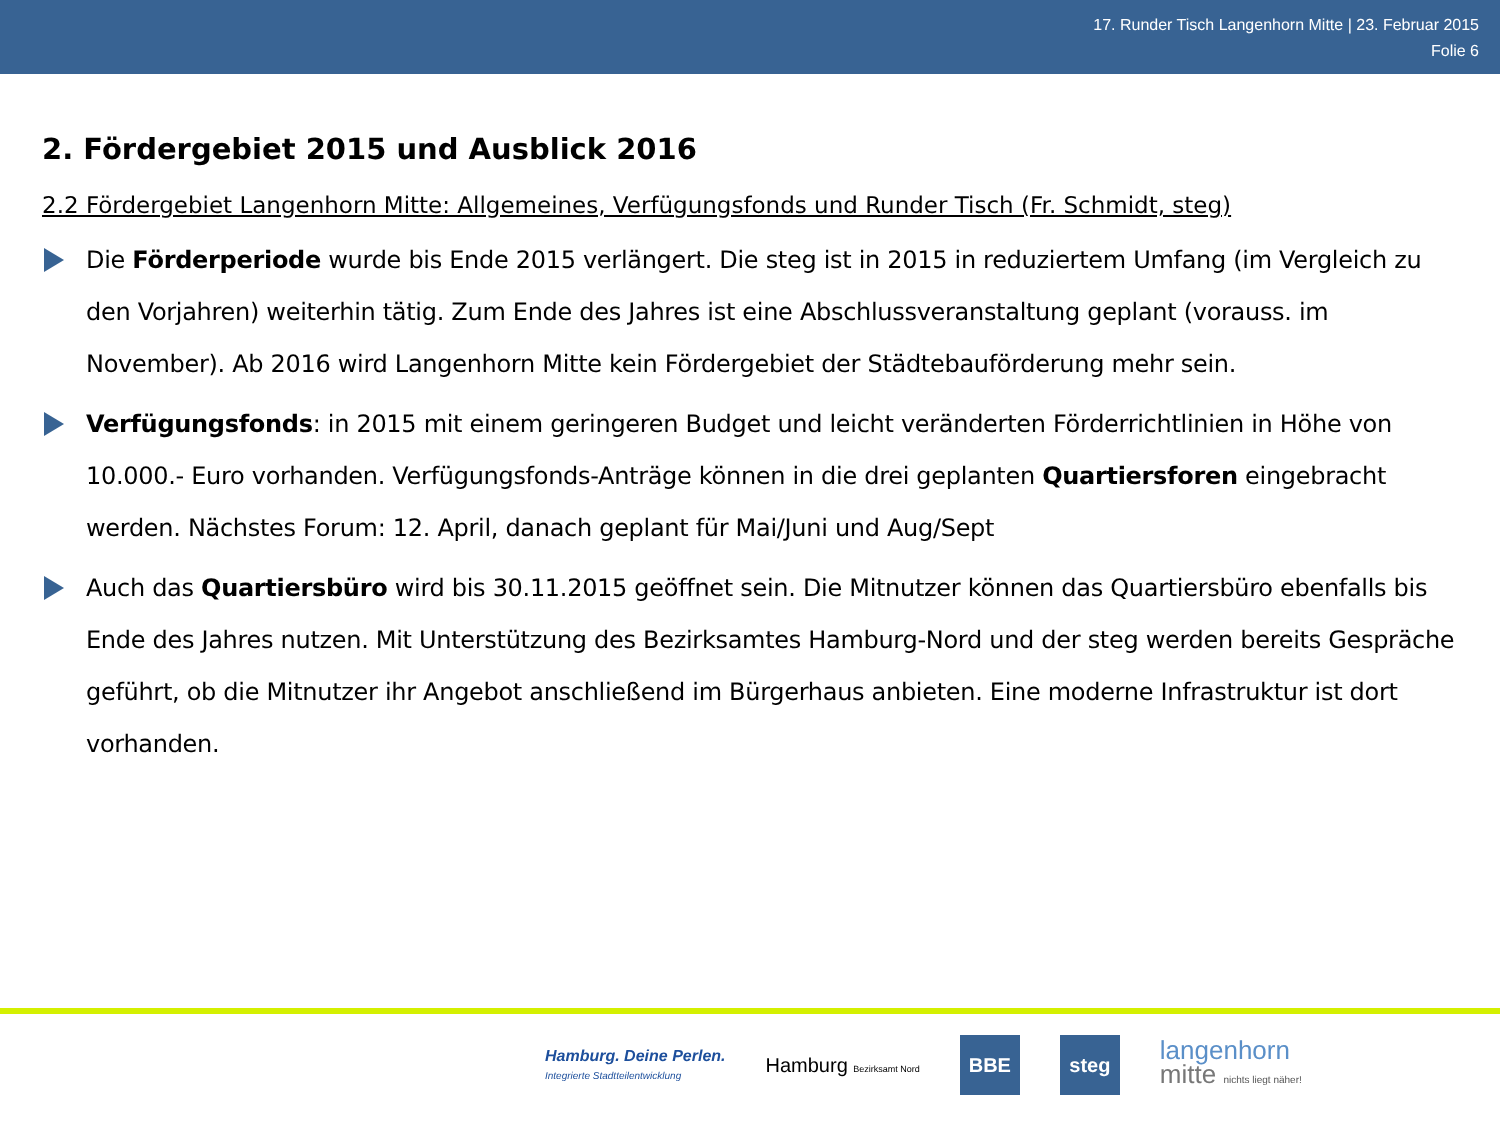17. Runder Tisch Langenhorn Mitte | 23. Februar 2015
Folie 6
2. Fördergebiet 2015 und Ausblick 2016
2.2 Fördergebiet Langenhorn Mitte: Allgemeines, Verfügungsfonds und Runder Tisch (Fr. Schmidt, steg)
Die Förderperiode wurde bis Ende 2015 verlängert. Die steg ist in 2015 in reduziertem Umfang (im Vergleich zu den Vorjahren) weiterhin tätig. Zum Ende des Jahres ist eine Abschlussveranstaltung geplant (vorauss. im November). Ab 2016 wird Langenhorn Mitte kein Fördergebiet der Städtebauförderung mehr sein.
Verfügungsfonds: in 2015 mit einem geringeren Budget und leicht veränderten Förderrichtlinien in Höhe von 10.000.- Euro vorhanden. Verfügungsfonds-Anträge können in die drei geplanten Quartiersforen eingebracht werden. Nächstes Forum: 12. April, danach geplant für Mai/Juni und Aug/Sept
Auch das Quartiersbüro wird bis 30.11.2015 geöffnet sein. Die Mitnutzer können das Quartiersbüro ebenfalls bis Ende des Jahres nutzen. Mit Unterstützung des Bezirksamtes Hamburg-Nord und der steg werden bereits Gespräche geführt, ob die Mitnutzer ihr Angebot anschließend im Bürgerhaus anbieten. Eine moderne Infrastruktur ist dort vorhanden.
Hamburg. Deine Perlen.
Integrierte Stadtteilentwicklung
Hamburg Bezirksamt Nord
BBE steg
langenhorn
mitte nichts liegt näher!